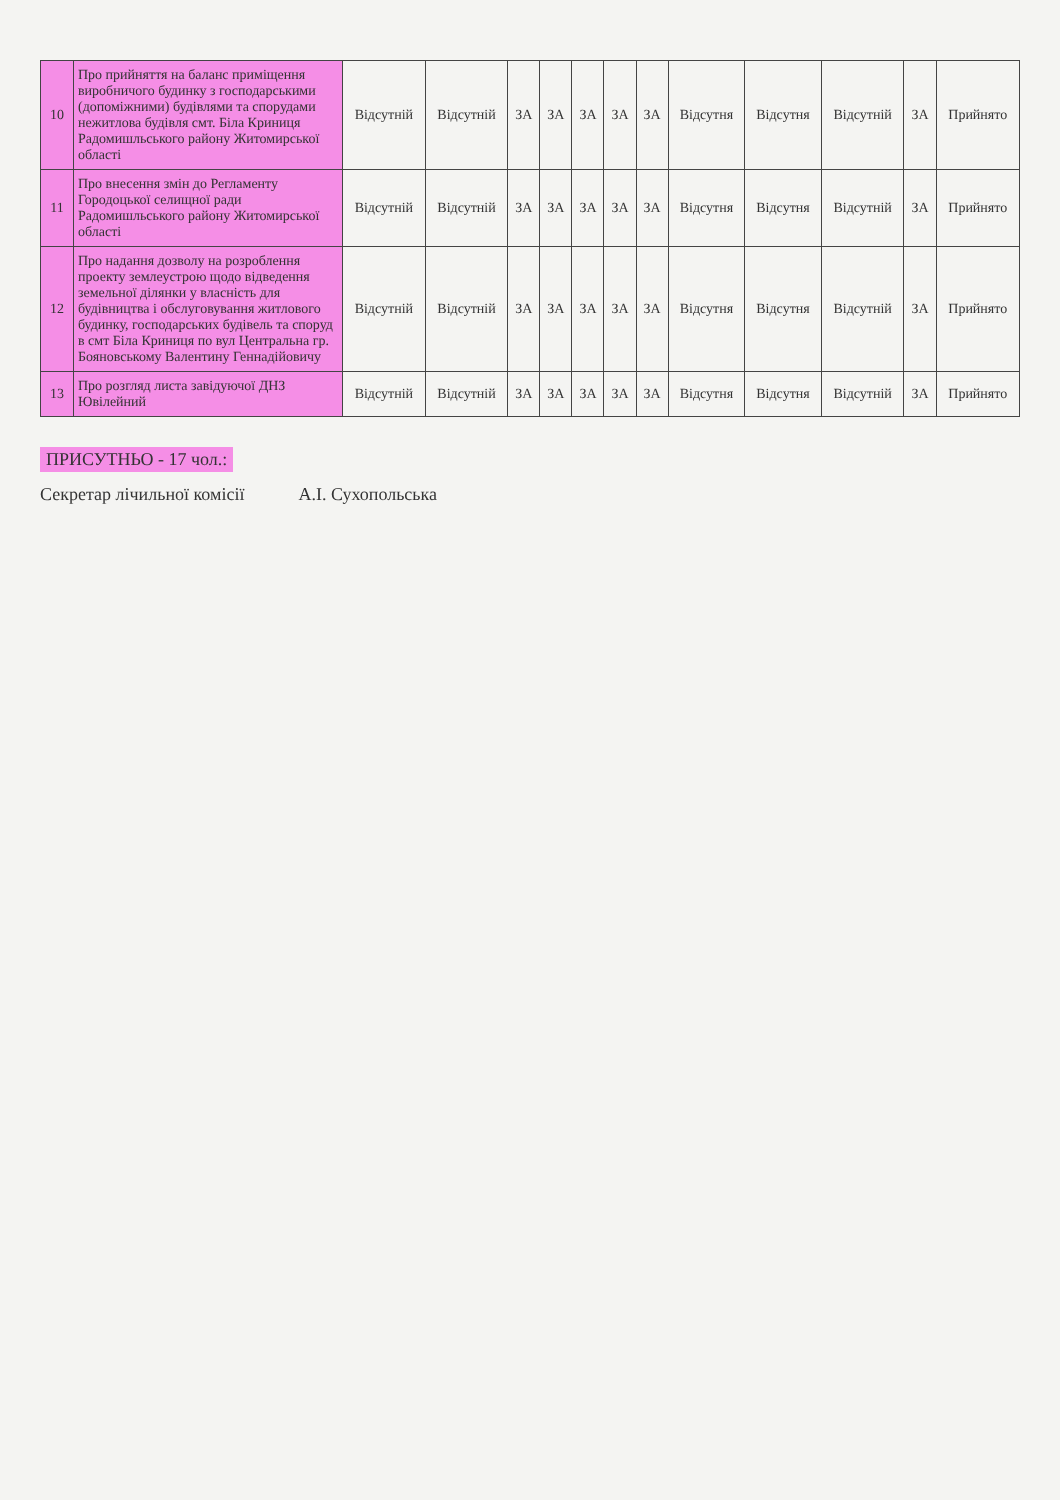| 10 | Про прийняття на баланс приміщення виробничого будинку з господарськими (допоміжними) будівлями та спорудами нежитлова будівля смт. Біла Криниця Радомишльського району Житомирської області | Відсутній | Відсутній | ЗА | ЗА | ЗА | ЗА | ЗА | Відсутня | Відсутня | Відсутній | ЗА | Прийнято |
| 11 | Про внесення змін до Регламенту Городоцької селищної ради Радомишльського району Житомирської області | Відсутній | Відсутній | ЗА | ЗА | ЗА | ЗА | ЗА | Відсутня | Відсутня | Відсутній | ЗА | Прийнято |
| 12 | Про надання дозволу на розроблення проекту землеустрою щодо відведення земельної ділянки у власність для будівництва і обслуговування житлового будинку, господарських будівель та споруд в смт Біла Криниця по вул Центральна гр. Бояновському Валентину Геннадійовичу | Відсутній | Відсутній | ЗА | ЗА | ЗА | ЗА | ЗА | Відсутня | Відсутня | Відсутній | ЗА | Прийнято |
| 13 | Про розгляд листа завідуючої ДНЗ Ювілейний | Відсутній | Відсутній | ЗА | ЗА | ЗА | ЗА | ЗА | Відсутня | Відсутня | Відсутній | ЗА | Прийнято |
ПРИСУТНЬО - 17 чол.:
Секретар лічильної комісії А.І. Сухопольська